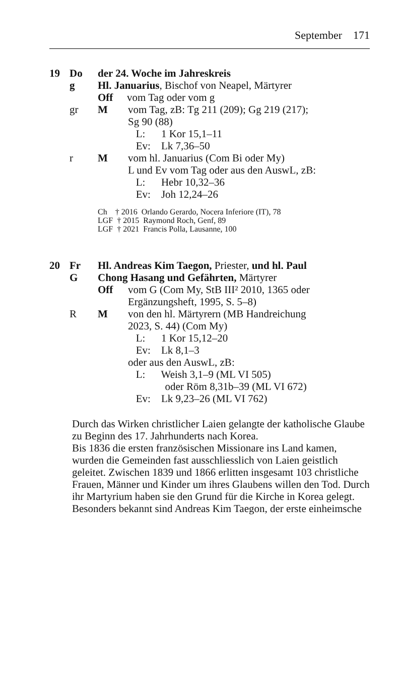September 171
19 Do der 24. Woche im Jahreskreis
g Hl. Januarius, Bischof von Neapel, Märtyrer
Off vom Tag oder vom g
gr M vom Tag, zB: Tg 211 (209); Gg 219 (217);
Sg 90 (88)
L: 1 Kor 15,1–11
Ev: Lk 7,36–50
r M vom hl. Januarius (Com Bi oder My)
L und Ev vom Tag oder aus den AuswL, zB:
L: Hebr 10,32–36
Ev: Joh 12,24–26
Ch † 2016 Orlando Gerardo, Nocera Inferiore (IT), 78
LGF † 2015 Raymond Roch, Genf, 89
LGF † 2021 Francis Polla, Lausanne, 100
20 Fr Hl. Andreas Kim Taegon, Priester, und hl. Paul
G Chong Hasang und Gefährten, Märtyrer
Off vom G (Com My, StB III² 2010, 1365 oder
Ergänzungsheft, 1995, S. 5–8)
R M von den hl. Märtyrern (MB Handreichung
2023, S. 44) (Com My)
L: 1 Kor 15,12–20
Ev: Lk 8,1–3
oder aus den AuswL, zB:
L: Weish 3,1–9 (ML VI 505)
oder Röm 8,31b–39 (ML VI 672)
Ev: Lk 9,23–26 (ML VI 762)
Durch das Wirken christlicher Laien gelangte der katholische Glaube zu Beginn des 17. Jahrhunderts nach Korea.
Bis 1836 die ersten französischen Missionare ins Land kamen, wurden die Gemeinden fast ausschliesslich von Laien geistlich geleitet. Zwischen 1839 und 1866 erlitten insgesamt 103 christliche Frauen, Männer und Kinder um ihres Glaubens willen den Tod. Durch ihr Martyrium haben sie den Grund für die Kirche in Korea gelegt. Besonders bekannt sind Andreas Kim Taegon, der erste einheimsche